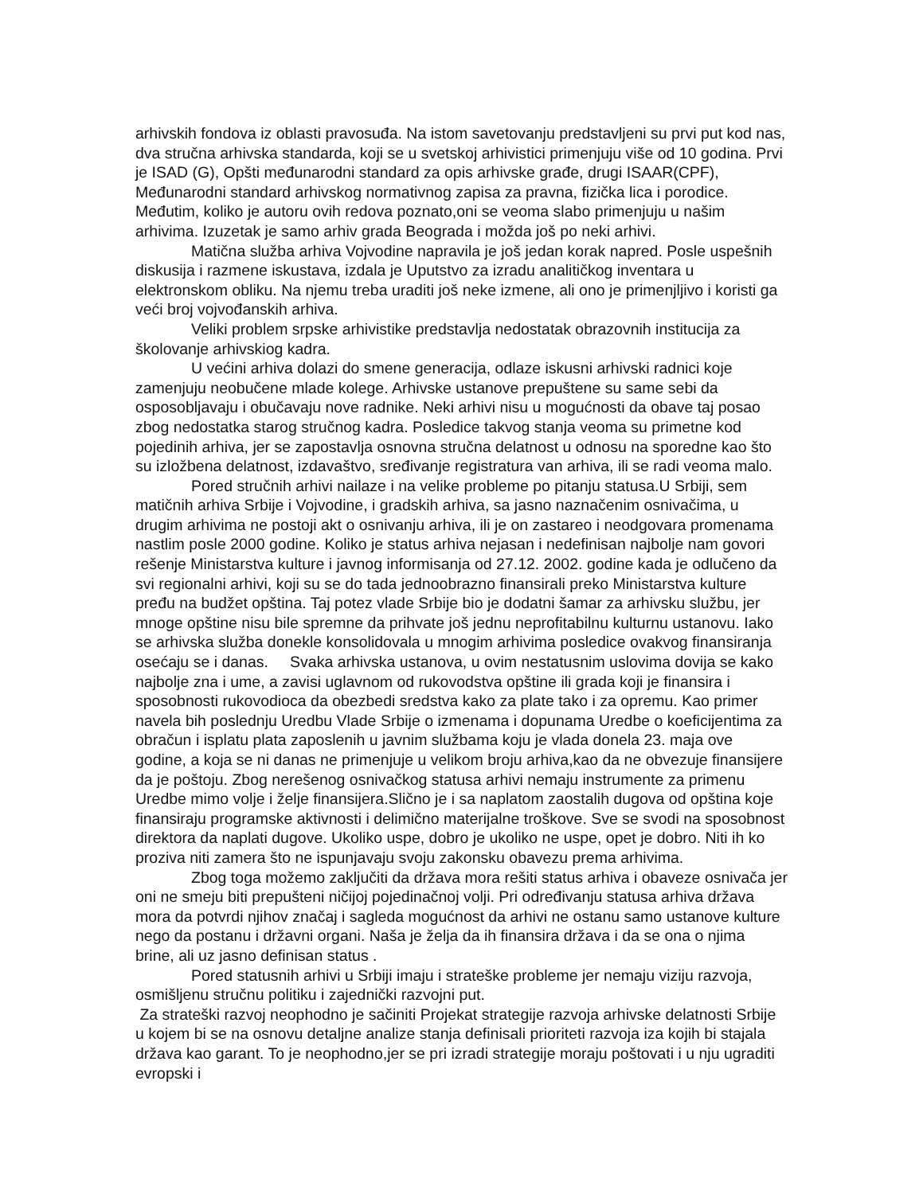arhivskih fondova iz oblasti pravosuđa. Na istom savetovanju predstavljeni su prvi put kod nas, dva stručna arhivska standarda, koji se u svetskoj arhivistici primenjuju više od 10 godina. Prvi je ISAD (G), Opšti međunarodni standard za opis arhivske građe, drugi ISAAR(CPF), Međunarodni standard arhivskog normativnog zapisa za pravna, fizička lica i porodice. Međutim, koliko je autoru ovih redova poznato,oni se veoma slabo primenjuju u našim arhivima. Izuzetak je samo arhiv grada Beograda i možda još po neki arhivi.
Matična služba arhiva Vojvodine napravila je još jedan korak napred. Posle uspešnih diskusija i razmene iskustava, izdala je Uputstvo za izradu analitičkog inventara u elektronskom obliku. Na njemu treba uraditi još neke izmene, ali ono je primenjljivo i koristi ga veći broj vojvođanskih arhiva.
Veliki problem srpske arhivistike predstavlja nedostatak obrazovnih institucija za školovanje arhivskiog kadra.
U većini arhiva dolazi do smene generacija, odlaze iskusni arhivski radnici koje zamenjuju neobučene mlade kolege. Arhivske ustanove prepuštene su same sebi da osposobljavaju i obučavaju nove radnike. Neki arhivi nisu u mogućnosti da obave taj posao zbog nedostatka starog stručnog kadra. Posledice takvog stanja veoma su primetne kod pojedinih arhiva, jer se zapostavlja osnovna stručna delatnost u odnosu na sporedne kao što su izložbena delatnost, izdavaštvo, sređivanje registratura van arhiva, ili se radi veoma malo.
Pored stručnih arhivi nailaze i na velike probleme po pitanju statusa.U Srbiji, sem matičnih arhiva Srbije i Vojvodine, i gradskih arhiva, sa jasno naznačenim osnivačima, u drugim arhivima ne postoji akt o osnivanju arhiva, ili je on zastareo i neodgovara promenama nastlim posle 2000 godine. Koliko je status arhiva nejasan i nedefinisan najbolje nam govori rešenje Ministarstva kulture i javnog informisanja od 27.12. 2002. godine kada je odlučeno da svi regionalni arhivi, koji su se do tada jednoobrazno finansirali preko Ministarstva kulture pređu na budžet opština. Taj potez vlade Srbije bio je dodatni šamar za arhivsku službu, jer mnoge opštine nisu bile spremne da prihvate još jednu neprofitabilnu kulturnu ustanovu. Iako se arhivska služba donekle konsolidovala u mnogim arhivima posledice ovakvog finansiranja osećaju se i danas. Svaka arhivska ustanova, u ovim nestatusnim uslovima dovija se kako najbolje zna i ume, a zavisi uglavnom od rukovodstva opštine ili grada koji je finansira i sposobnosti rukovodioca da obezbedi sredstva kako za plate tako i za opremu. Kao primer navela bih poslednju Uredbu Vlade Srbije o izmenama i dopunama Uredbe o koeficijentima za obračun i isplatu plata zaposlenih u javnim službama koju je vlada donela 23. maja ove godine, a koja se ni danas ne primenjuje u velikom broju arhiva,kao da ne obvezuje finansijere da je poštoju. Zbog nerešenog osnivačkog statusa arhivi nemaju instrumente za primenu Uredbe mimo volje i želje finansijera.Slično je i sa naplatom zaostalih dugova od opština koje finansiraju programske aktivnosti i delimično materijalne troškove. Sve se svodi na sposobnost direktora da naplati dugove. Ukoliko uspe, dobro je ukoliko ne uspe, opet je dobro. Niti ih ko proziva niti zamera što ne ispunjavaju svoju zakonsku obavezu prema arhivima.
Zbog toga možemo zaključiti da država mora rešiti status arhiva i obaveze osnivača jer oni ne smeju biti prepušteni ničijoj pojedinačnoj volji. Pri određivanju statusa arhiva država mora da potvrdi njihov značaj i sagleda mogućnost da arhivi ne ostanu samo ustanove kulture nego da postanu i državni organi. Naša je želja da ih finansira država i da se ona o njima brine, ali uz jasno definisan status .
Pored statusnih arhivi u Srbiji imaju i strateške probleme jer nemaju viziju razvoja, osmišljenu stručnu politiku i zajednički razvojni put.
Za strateški razvoj neophodno je sačiniti Projekat strategije razvoja arhivske delatnosti Srbije u kojem bi se na osnovu detaljne analize stanja definisali prioriteti razvoja iza kojih bi stajala država kao garant. To je neophodno,jer se pri izradi strategije moraju poštovati i u nju ugraditi evropski i